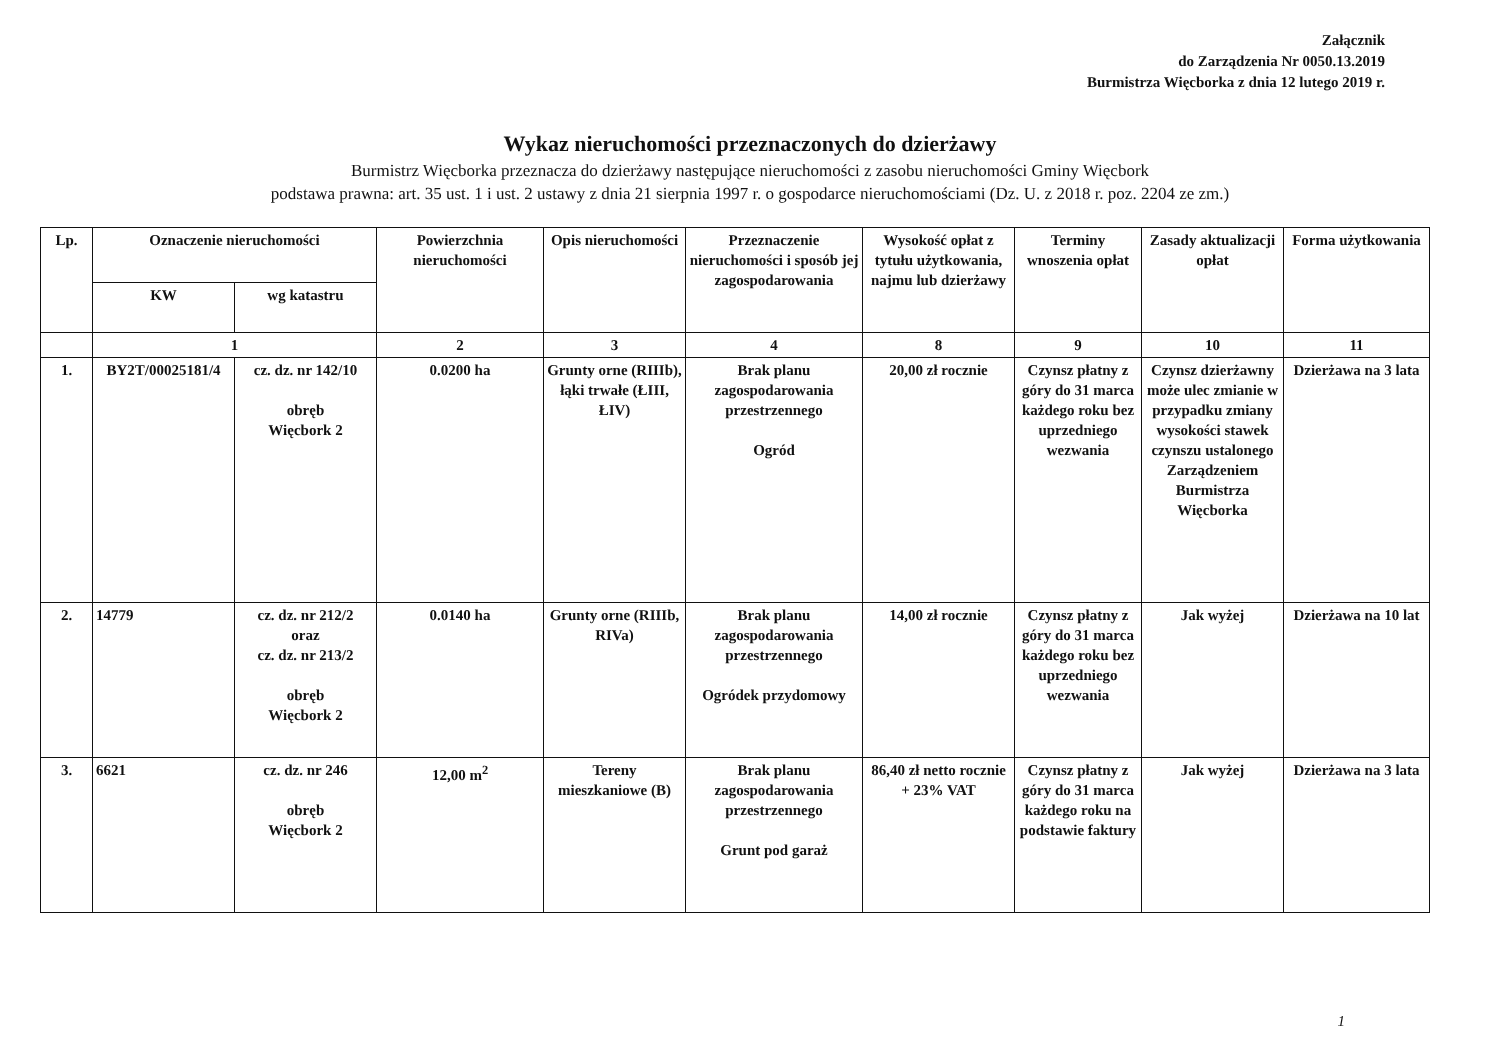Załącznik
do Zarządzenia Nr 0050.13.2019
Burmistrza Więcborka z dnia 12 lutego 2019 r.
Wykaz nieruchomości przeznaczonych do dzierżawy
Burmistrz Więcborka przeznacza do dzierżawy następujące nieruchomości z zasobu nieruchomości Gminy Więcbork
podstawa prawna: art. 35 ust. 1 i ust. 2 ustawy z dnia 21 sierpnia 1997 r. o gospodarce nieruchomościami (Dz. U. z 2018 r. poz. 2204 ze zm.)
| Lp. | Oznaczenie nieruchomości | | Powierzchnia nieruchomości | Opis nieruchomości | Przeznaczenie nieruchomości i sposób jej zagospodarowania | Wysokość opłat z tytułu użytkowania, najmu lub dzierżawy | Terminy wnoszenia opłat | Zasady aktualizacji opłat | Forma użytkowania |
| --- | --- | --- | --- | --- | --- | --- | --- | --- | --- |
| | KW | wg katastru | | | | | | | |
| | 1 | | 2 | 3 | 4 | 8 | 9 | 10 | 11 |
| 1. | BY2T/00025181/4 | cz. dz. nr 142/10 obręb Więcbork 2 | 0.0200 ha | Grunty orne (RIIIb), łąki trwałe (ŁIII, ŁIV) | Brak planu zagospodarowania przestrzennego Ogród | 20,00 zł rocznie | Czynsz płatny z góry do 31 marca każdego roku bez uprzedniego wezwania | Czynsz dzierżawny może ulec zmianie w przypadku zmiany wysokości stawek czynszu ustalonego Zarządzeniem Burmistrza Więcborka | Dzierżawa na 3 lata |
| 2. | 14779 | cz. dz. nr 212/2 oraz cz. dz. nr 213/2 obręb Więcbork 2 | 0.0140 ha | Grunty orne (RIIIb, RIVa) | Brak planu zagospodarowania przestrzennego Ogródek przydomowy | 14,00 zł rocznie | Czynsz płatny z góry do 31 marca każdego roku bez uprzedniego wezwania | Jak wyżej | Dzierżawa na 10 lat |
| 3. | 6621 | cz. dz. nr 246 obręb Więcbork 2 | 12,00 m<sup>2</sup> | Tereny mieszkaniowe (B) | Brak planu zagospodarowania przestrzennego Grunt pod garaż | 86,40 zł netto rocznie + 23% VAT | Czynsz płatny z góry do 31 marca każdego roku na podstawie faktury | Jak wyżej | Dzierżawa na 3 lata |
1